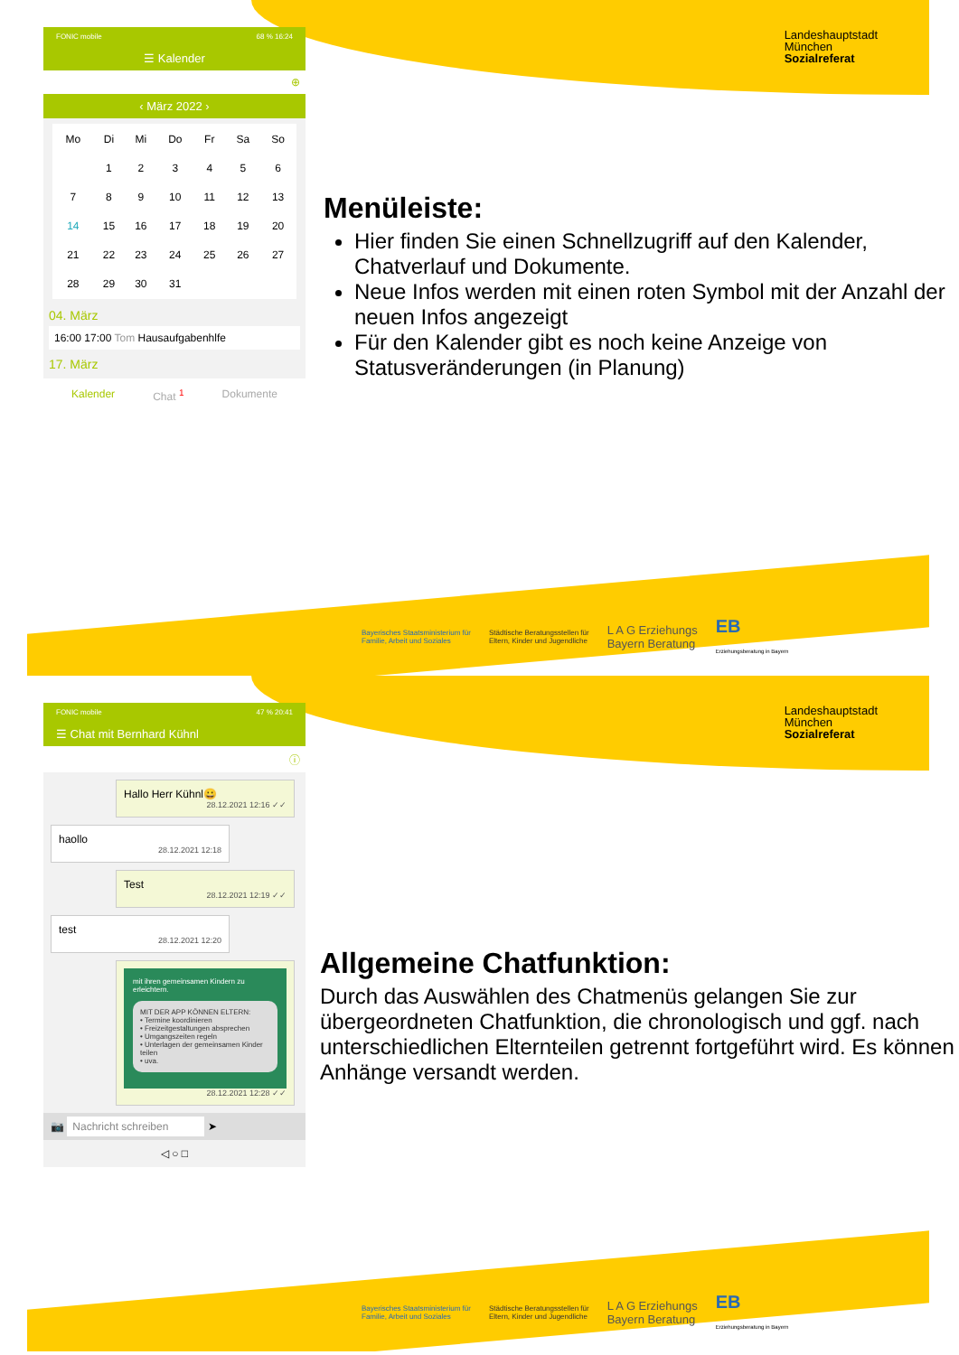Landeshauptstadt
München
Sozialreferat
FONIC mobile 68 % 16:24
☰ Kalender
⊕
‹ März 2022 ›
| Mo | Di | Mi | Do | Fr | Sa | So |
| --- | --- | --- | --- | --- | --- | --- |
| | 1 | 2 | 3 | 4 | 5 | 6 |
| 7 | 8 | 9 | 10 | 11 | 12 | 13 |
| 14 | 15 | 16 | 17 | 18 | 19 | 20 |
| 21 | 22 | 23 | 24 | 25 | 26 | 27 |
| 28 | 29 | 30 | 31 | | | |
04. März
16:00 17:00 Tom Hausaufgabenhlfe
17. März
Kalender Chat <sup>1</sup> Dokumente
Menüleiste:
Hier finden Sie einen Schnellzugriff auf den Kalender, Chatverlauf und Dokumente.
Neue Infos werden mit einen roten Symbol mit der Anzahl der neuen Infos angezeigt
Für den Kalender gibt es noch keine Anzeige von Statusveränderungen (in Planung)
Bayerisches Staatsministerium für
Familie, Arbeit und Soziales Städtische Beratungsstellen für
Eltern, Kinder und Jugendliche L A G Erziehungs
Bayern Beratung EB
Erziehungsberatung in Bayern
Landeshauptstadt
München
Sozialreferat
FONIC mobile 47 % 20:41
☰ Chat mit Bernhard Kühnl
ⓘ
Hallo Herr Kühnl😀
28.12.2021 12:16 ✓✓
haollo
28.12.2021 12:18
Test
28.12.2021 12:19 ✓✓
test
28.12.2021 12:20
mit ihren gemeinsamen Kindern zu erleichtern.
MIT DER APP KÖNNEN ELTERN:
• Termine koordinieren
• Freizeitgestaltungen absprechen
• Umgangszeiten regeln
• Unterlagen der gemeinsamen Kinder teilen
• uva.
28.12.2021 12:28 ✓✓
📷 Nachricht schreiben ➤
◁ ○ □
Allgemeine Chatfunktion:
Durch das Auswählen des Chatmenüs gelangen Sie zur übergeordneten Chatfunktion, die chronologisch und ggf. nach unterschiedlichen Elternteilen getrennt fortgeführt wird. Es können Anhänge versandt werden.
Bayerisches Staatsministerium für
Familie, Arbeit und Soziales Städtische Beratungsstellen für
Eltern, Kinder und Jugendliche L A G Erziehungs
Bayern Beratung EB
Erziehungsberatung in Bayern